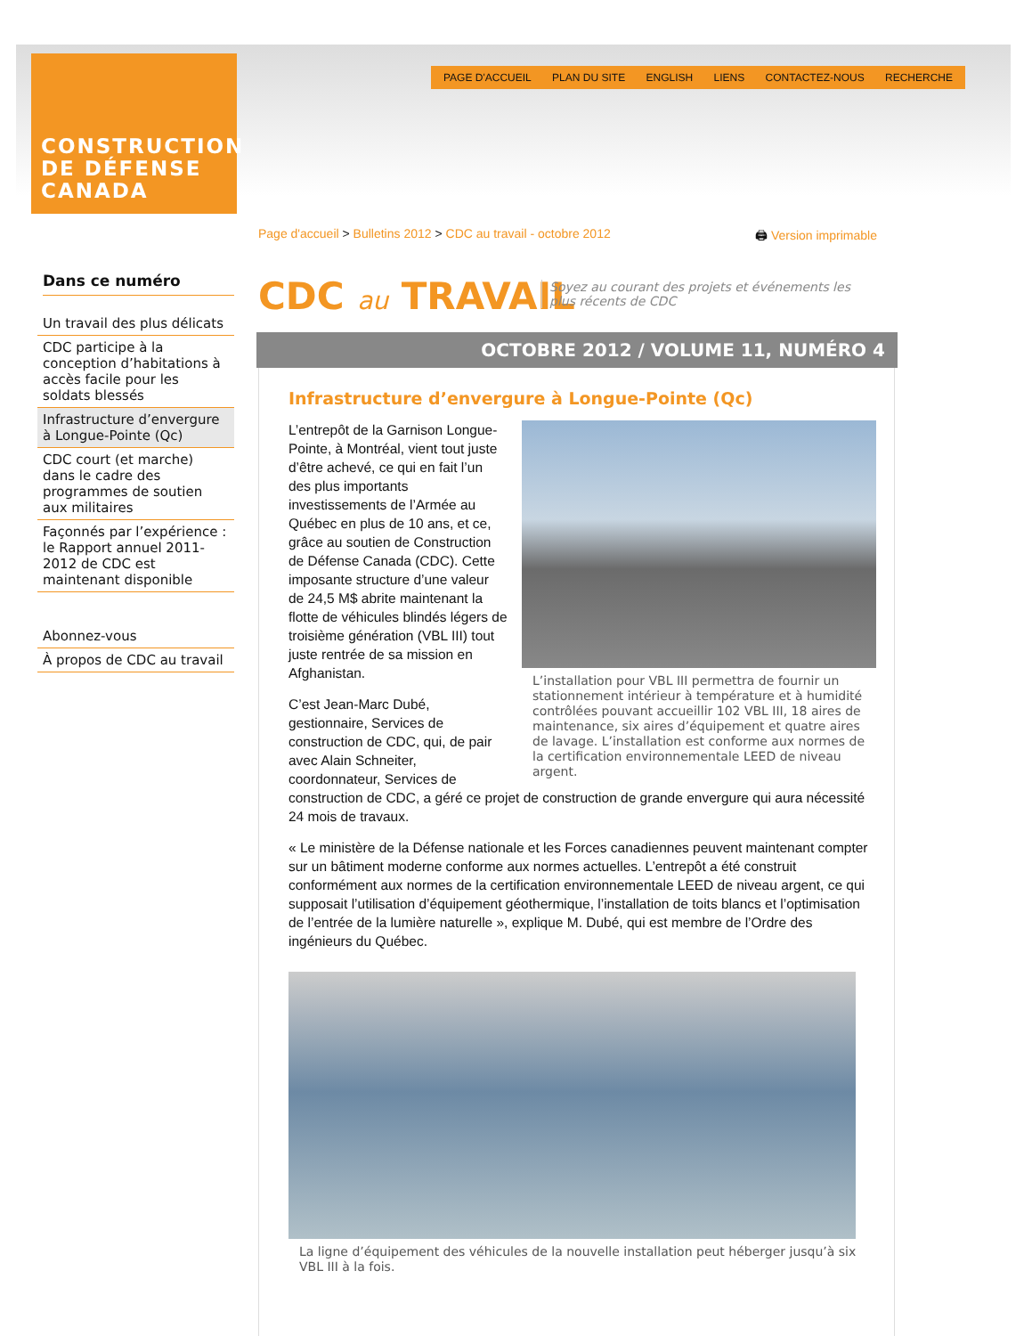CONSTRUCTION
DE DÉFENSE
CANADA
PAGE D'ACCUEIL PLAN DU SITE ENGLISH LIENS CONTACTEZ-NOUS RECHERCHE
Page d'accueil > Bulletins 2012 > CDC au travail - octobre 2012
🖨 Version imprimable
Dans ce numéro
Un travail des plus délicats
CDC participe à la conception d’habitations à accès facile pour les soldats blessés
Infrastructure d’envergure à Longue-Pointe (Qc)
CDC court (et marche) dans le cadre des programmes de soutien aux militaires
Façonnés par l’expérience : le Rapport annuel 2011-2012 de CDC est maintenant disponible
Abonnez-vous
À propos de CDC au travail
CDC au TRAVAIL
Soyez au courant des projets et événements les plus récents de CDC
OCTOBRE 2012 / VOLUME 11, NUMÉRO 4
Infrastructure d’envergure à Longue-Pointe (Qc)
L’installation pour VBL III permettra de fournir un stationnement intérieur à température et à humidité contrôlées pouvant accueillir 102 VBL III, 18 aires de maintenance, six aires d’équipement et quatre aires de lavage. L’installation est conforme aux normes de la certification environnementale LEED de niveau argent.
L’entrepôt de la Garnison Longue-Pointe, à Montréal, vient tout juste d’être achevé, ce qui en fait l’un des plus importants investissements de l’Armée au Québec en plus de 10 ans, et ce, grâce au soutien de Construction de Défense Canada (CDC). Cette imposante structure d’une valeur de 24,5 M$ abrite maintenant la flotte de véhicules blindés légers de troisième génération (VBL III) tout juste rentrée de sa mission en Afghanistan.
C’est Jean-Marc Dubé, gestionnaire, Services de construction de CDC, qui, de pair avec Alain Schneiter, coordonnateur, Services de construction de CDC, a géré ce projet de construction de grande envergure qui aura nécessité 24 mois de travaux.
« Le ministère de la Défense nationale et les Forces canadiennes peuvent maintenant compter sur un bâtiment moderne conforme aux normes actuelles. L’entrepôt a été construit conformément aux normes de la certification environnementale LEED de niveau argent, ce qui supposait l’utilisation d’équipement géothermique, l’installation de toits blancs et l’optimisation de l’entrée de la lumière naturelle », explique M. Dubé, qui est membre de l’Ordre des ingénieurs du Québec.
La ligne d’équipement des véhicules de la nouvelle installation peut héberger jusqu’à six VBL III à la fois.